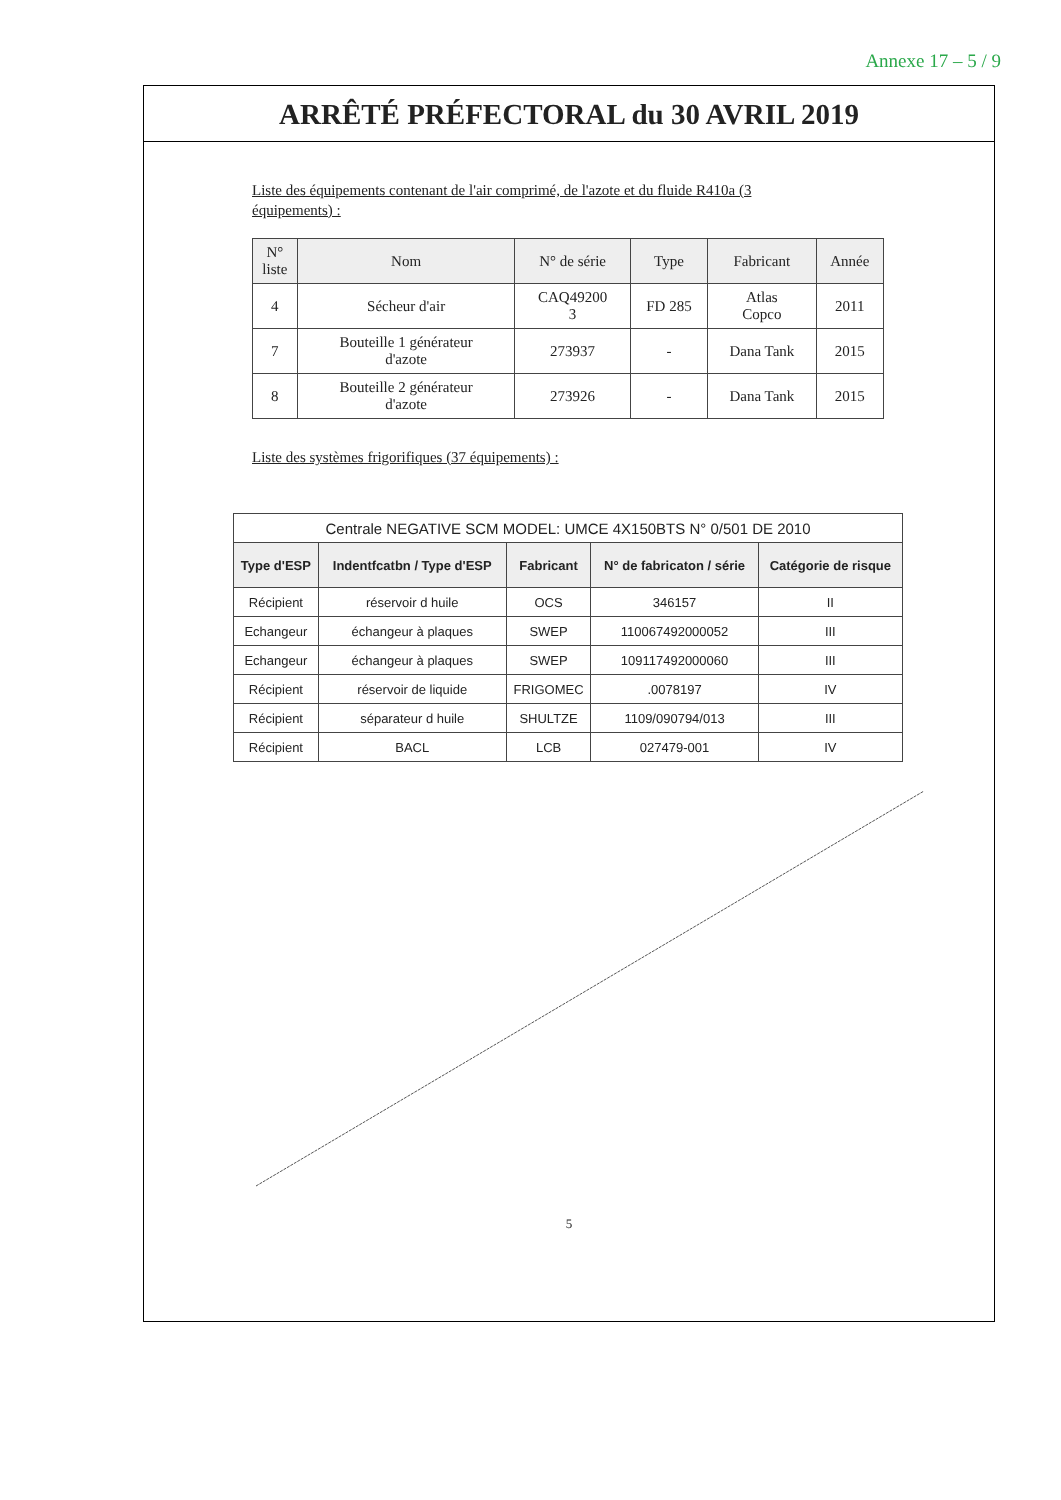Annexe 17 – 5 / 9
ARRÊTÉ PRÉFECTORAL du 30 AVRIL 2019
Liste des équipements contenant de l'air comprimé, de l'azote et du fluide R410a (3 équipements) :
| N° liste | Nom | N° de série | Type | Fabricant | Année |
| --- | --- | --- | --- | --- | --- |
| 4 | Sécheur d'air | CAQ49200 3 | FD 285 | Atlas Copco | 2011 |
| 7 | Bouteille 1 générateur d'azote | 273937 | - | Dana Tank | 2015 |
| 8 | Bouteille 2 générateur d'azote | 273926 | - | Dana Tank | 2015 |
Liste des systèmes frigorifiques (37 équipements) :
| Centrale NEGATIVE SCM MODEL: UMCE 4X150BTS N° 0/501 DE 2010 | | | | |
| --- | --- | --- | --- | --- |
| Type d'ESP | Indentfcatbn / Type d'ESP | Fabricant | N° de fabricaton / série | Catégorie de risque |
| Récipient | réservoir d huile | OCS | 346157 | II |
| Echangeur | échangeur à plaques | SWEP | 110067492000052 | III |
| Echangeur | échangeur à plaques | SWEP | 109117492000060 | III |
| Récipient | réservoir de liquide | FRIGOMEC | .0078197 | IV |
| Récipient | séparateur d huile | SHULTZE | 1109/090794/013 | III |
| Récipient | BACL | LCB | 027479-001 | IV |
5